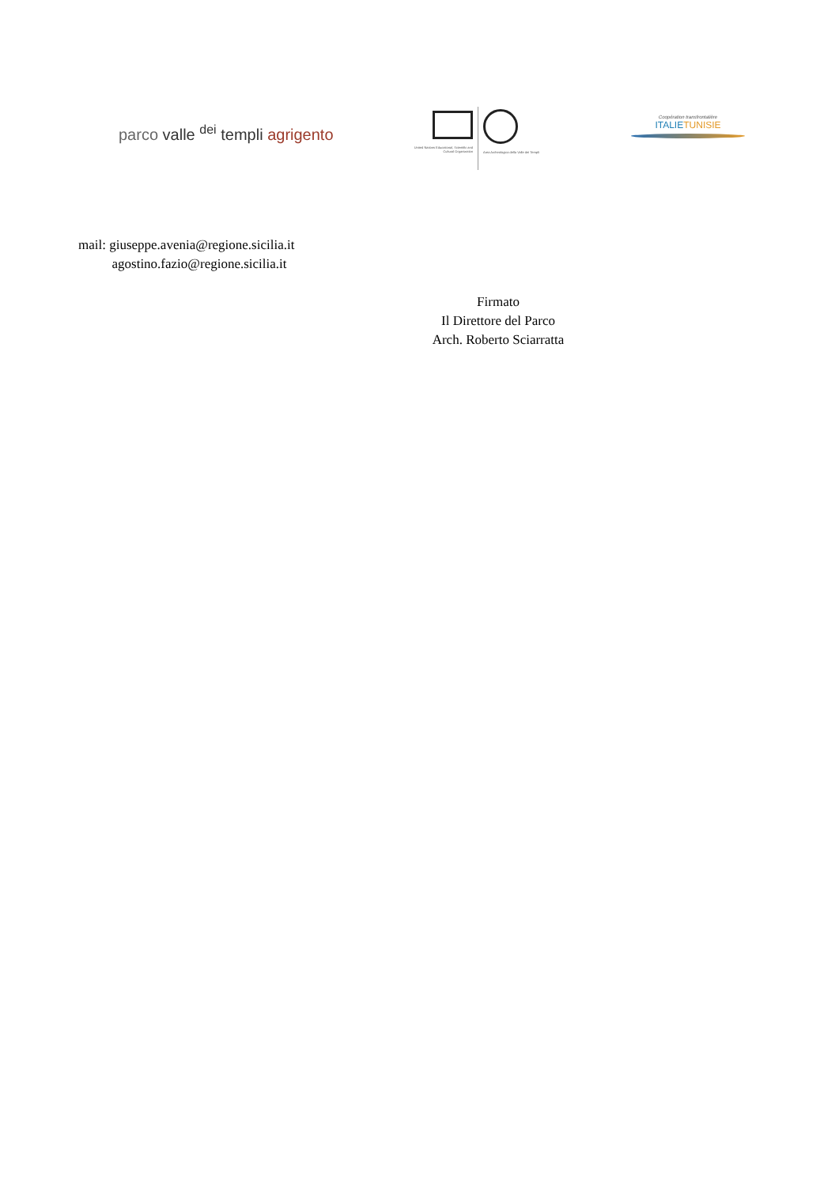parco valle <sup>dei</sup> templi agrigento
United Nations Educational, Scientific and Cultural Organization
Area Archeologica della Valle dei Templi
Coopération transfrontalière
ITALIETUNISIE
mail: giuseppe.avenia@regione.sicilia.it
agostino.fazio@regione.sicilia.it
Firmato
Il Direttore del Parco
Arch. Roberto Sciarratta